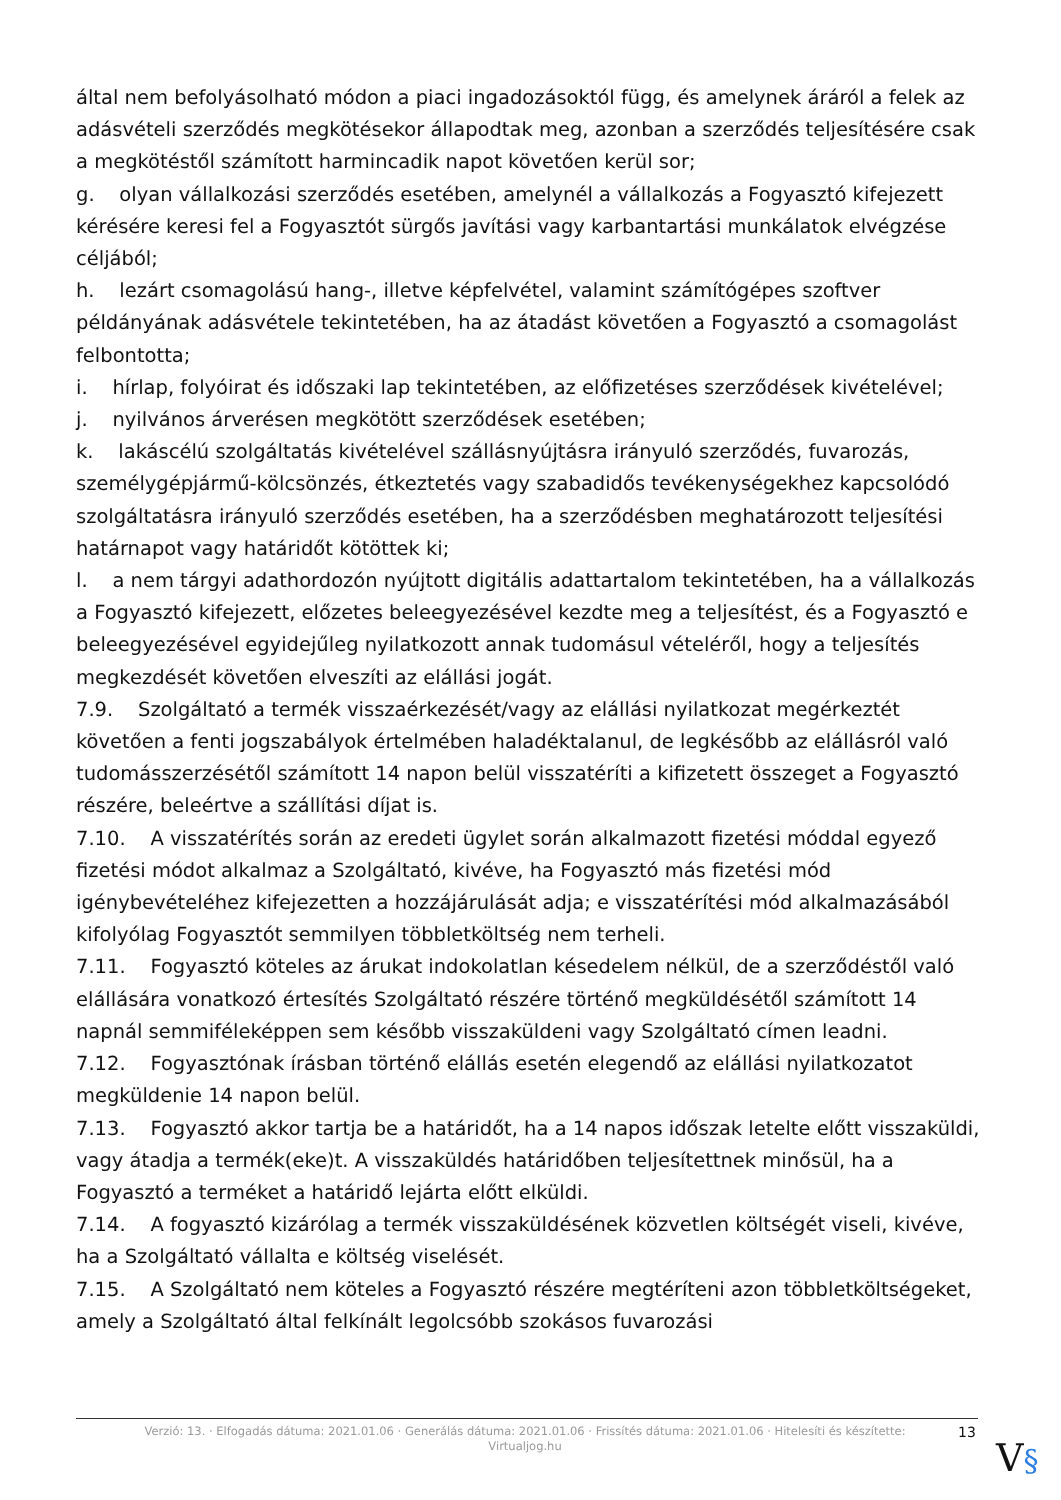által nem befolyásolható módon a piaci ingadozásoktól függ, és amelynek áráról a felek az adásvételi szerződés megkötésekor állapodtak meg, azonban a szerződés teljesítésére csak a megkötéstől számított harmincadik napot követően kerül sor;
g. olyan vállalkozási szerződés esetében, amelynél a vállalkozás a Fogyasztó kifejezett kérésére keresi fel a Fogyasztót sürgős javítási vagy karbantartási munkálatok elvégzése céljából;
h. lezárt csomagolású hang-, illetve képfelvétel, valamint számítógépes szoftver példányának adásvétele tekintetében, ha az átadást követően a Fogyasztó a csomagolást felbontotta;
i. hírlap, folyóirat és időszaki lap tekintetében, az előfizetéses szerződések kivételével;
j. nyilvános árverésen megkötött szerződések esetében;
k. lakáscélú szolgáltatás kivételével szállásnyújtásra irányuló szerződés, fuvarozás, személygépjármű-kölcsönzés, étkeztetés vagy szabadidős tevékenységekhez kapcsolódó szolgáltatásra irányuló szerződés esetében, ha a szerződésben meghatározott teljesítési határnapot vagy határidőt kötöttek ki;
l. a nem tárgyi adathordozón nyújtott digitális adattartalom tekintetében, ha a vállalkozás a Fogyasztó kifejezett, előzetes beleegyezésével kezdte meg a teljesítést, és a Fogyasztó e beleegyezésével egyidejűleg nyilatkozott annak tudomásul vételéről, hogy a teljesítés megkezdését követően elveszíti az elállási jogát.
7.9. Szolgáltató a termék visszaérkezését/vagy az elállási nyilatkozat megérkeztét követően a fenti jogszabályok értelmében haladéktalanul, de legkésőbb az elállásról való tudomásszerzésétől számított 14 napon belül visszatéríti a kifizetett összeget a Fogyasztó részére, beleértve a szállítási díjat is.
7.10. A visszatérítés során az eredeti ügylet során alkalmazott fizetési móddal egyező fizetési módot alkalmaz a Szolgáltató, kivéve, ha Fogyasztó más fizetési mód igénybevételéhez kifejezetten a hozzájárulását adja; e visszatérítési mód alkalmazásából kifolyólag Fogyasztót semmilyen többletköltség nem terheli.
7.11. Fogyasztó köteles az árukat indokolatlan késedelem nélkül, de a szerződéstől való elállására vonatkozó értesítés Szolgáltató részére történő megküldésétől számított 14 napnál semmiféleképpen sem később visszaküldeni vagy Szolgáltató címen leadni.
7.12. Fogyasztónak írásban történő elállás esetén elegendő az elállási nyilatkozatot megküldenie 14 napon belül.
7.13. Fogyasztó akkor tartja be a határidőt, ha a 14 napos időszak letelte előtt visszaküldi, vagy átadja a termék(eke)t. A visszaküldés határidőben teljesítettnek minősül, ha a Fogyasztó a terméket a határidő lejárta előtt elküldi.
7.14. A fogyasztó kizárólag a termék visszaküldésének közvetlen költségét viseli, kivéve, ha a Szolgáltató vállalta e költség viselését.
7.15. A Szolgáltató nem köteles a Fogyasztó részére megtéríteni azon többletköltségeket, amely a Szolgáltató által felkínált legolcsóbb szokásos fuvarozási
Verzió: 13. · Elfogadás dátuma: 2021.01.06 · Generálás dátuma: 2021.01.06 · Frissítés dátuma: 2021.01.06 · Hitelesíti és készítette: Virtualjog.hu
13
V§